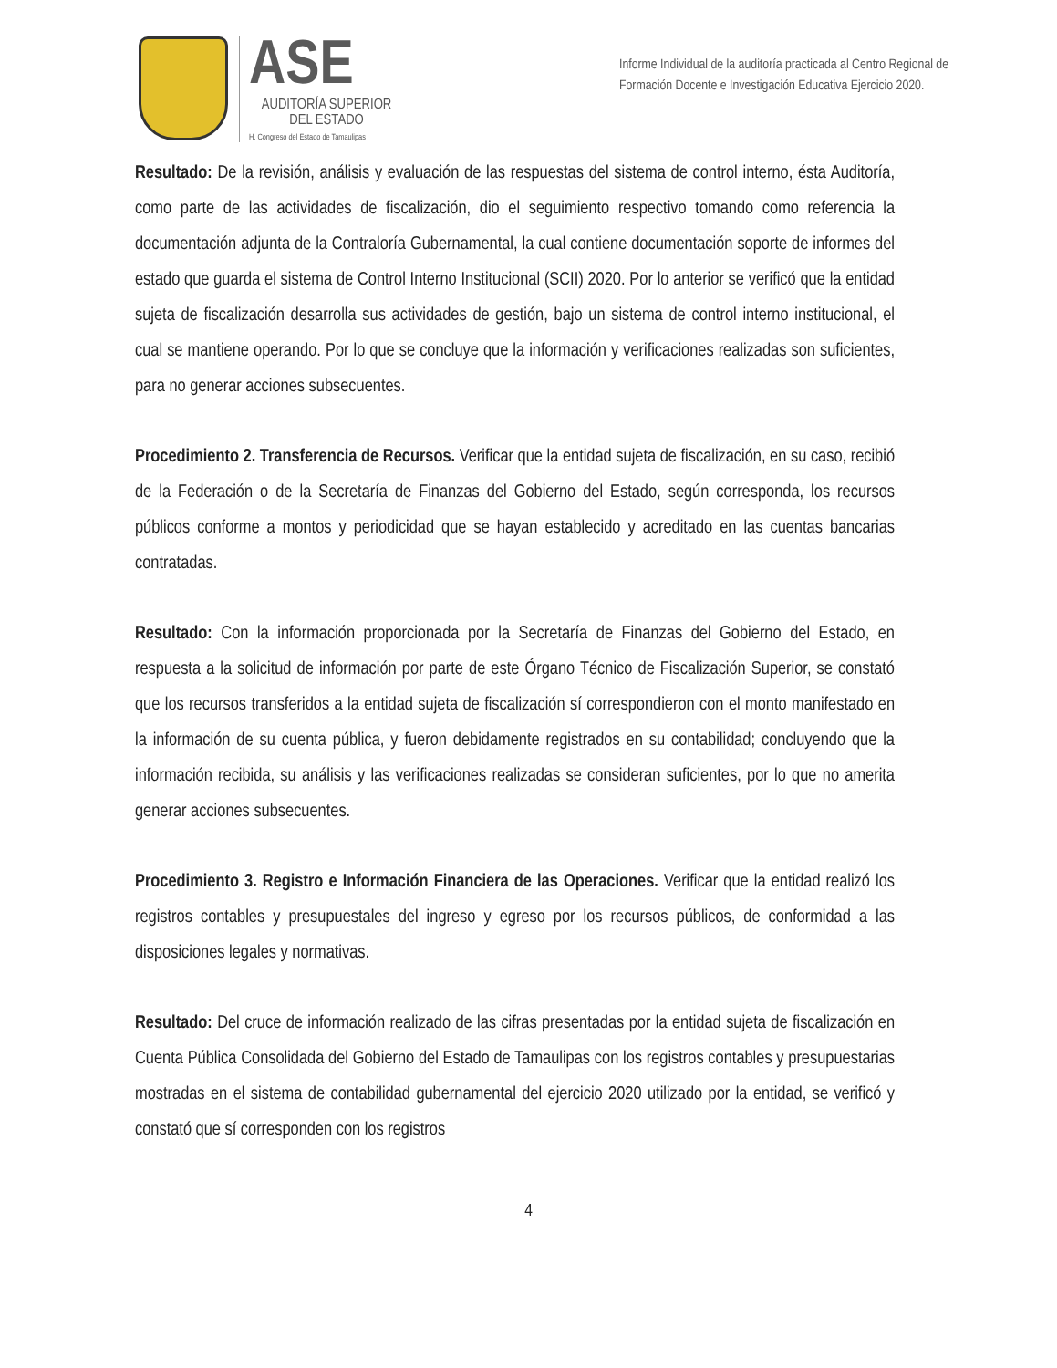ASE
AUDITORÍA SUPERIOR
DEL ESTADO
H. Congreso del Estado de Tamaulipas
Informe Individual de la auditoría practicada al Centro Regional de Formación Docente e Investigación Educativa Ejercicio 2020.
Resultado: De la revisión, análisis y evaluación de las respuestas del sistema de control interno, ésta Auditoría, como parte de las actividades de fiscalización, dio el seguimiento respectivo tomando como referencia la documentación adjunta de la Contraloría Gubernamental, la cual contiene documentación soporte de informes del estado que guarda el sistema de Control Interno Institucional (SCII) 2020. Por lo anterior se verificó que la entidad sujeta de fiscalización desarrolla sus actividades de gestión, bajo un sistema de control interno institucional, el cual se mantiene operando. Por lo que se concluye que la información y verificaciones realizadas son suficientes, para no generar acciones subsecuentes.
Procedimiento 2. Transferencia de Recursos. Verificar que la entidad sujeta de fiscalización, en su caso, recibió de la Federación o de la Secretaría de Finanzas del Gobierno del Estado, según corresponda, los recursos públicos conforme a montos y periodicidad que se hayan establecido y acreditado en las cuentas bancarias contratadas.
Resultado: Con la información proporcionada por la Secretaría de Finanzas del Gobierno del Estado, en respuesta a la solicitud de información por parte de este Órgano Técnico de Fiscalización Superior, se constató que los recursos transferidos a la entidad sujeta de fiscalización sí correspondieron con el monto manifestado en la información de su cuenta pública, y fueron debidamente registrados en su contabilidad; concluyendo que la información recibida, su análisis y las verificaciones realizadas se consideran suficientes, por lo que no amerita generar acciones subsecuentes.
Procedimiento 3. Registro e Información Financiera de las Operaciones. Verificar que la entidad realizó los registros contables y presupuestales del ingreso y egreso por los recursos públicos, de conformidad a las disposiciones legales y normativas.
Resultado: Del cruce de información realizado de las cifras presentadas por la entidad sujeta de fiscalización en Cuenta Pública Consolidada del Gobierno del Estado de Tamaulipas con los registros contables y presupuestarias mostradas en el sistema de contabilidad gubernamental del ejercicio 2020 utilizado por la entidad, se verificó y constató que sí corresponden con los registros
4